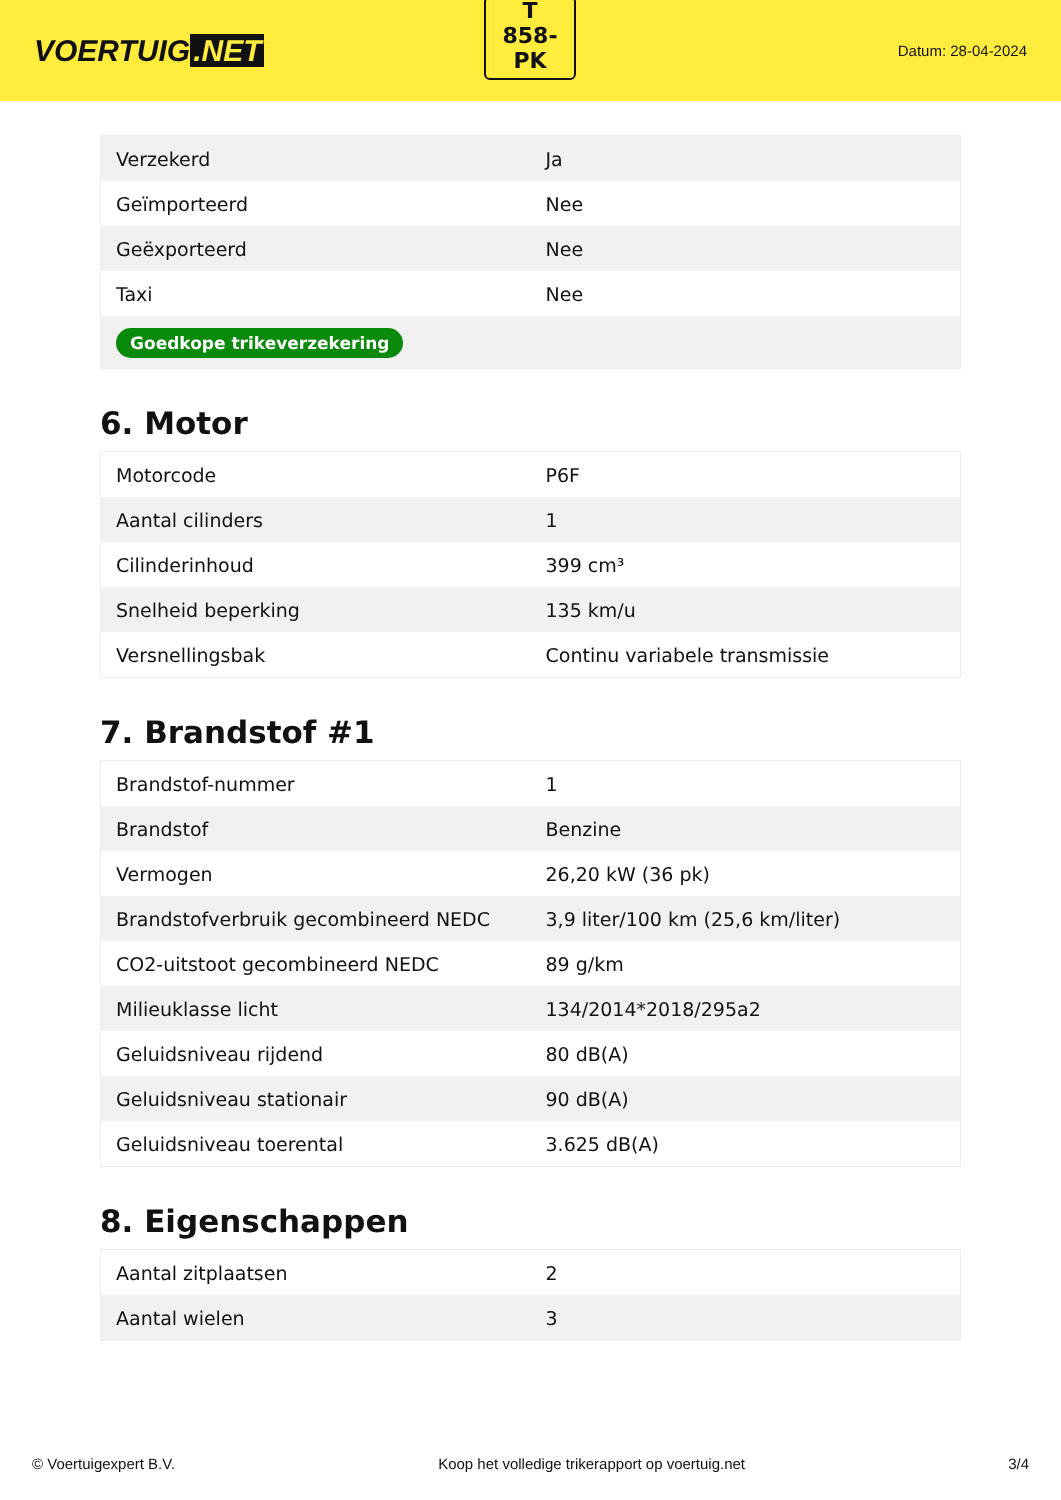VOERTUIG.NET
T
858-
PK
Datum: 28-04-2024
| Verzekerd | Ja |
| Geïmporteerd | Nee |
| Geëxporteerd | Nee |
| Taxi | Nee |
| Goedkope trikeverzekering | |
6. Motor
| Motorcode | P6F |
| Aantal cilinders | 1 |
| Cilinderinhoud | 399 cm³ |
| Snelheid beperking | 135 km/u |
| Versnellingsbak | Continu variabele transmissie |
7. Brandstof #1
| Brandstof-nummer | 1 |
| Brandstof | Benzine |
| Vermogen | 26,20 kW (36 pk) |
| Brandstofverbruik gecombineerd NEDC | 3,9 liter/100 km (25,6 km/liter) |
| CO2-uitstoot gecombineerd NEDC | 89 g/km |
| Milieuklasse licht | 134/2014*2018/295a2 |
| Geluidsniveau rijdend | 80 dB(A) |
| Geluidsniveau stationair | 90 dB(A) |
| Geluidsniveau toerental | 3.625 dB(A) |
8. Eigenschappen
| Aantal zitplaatsen | 2 |
| Aantal wielen | 3 |
© Voertuigexpert B.V. Koop het volledige trikerapport op voertuig.net 3/4